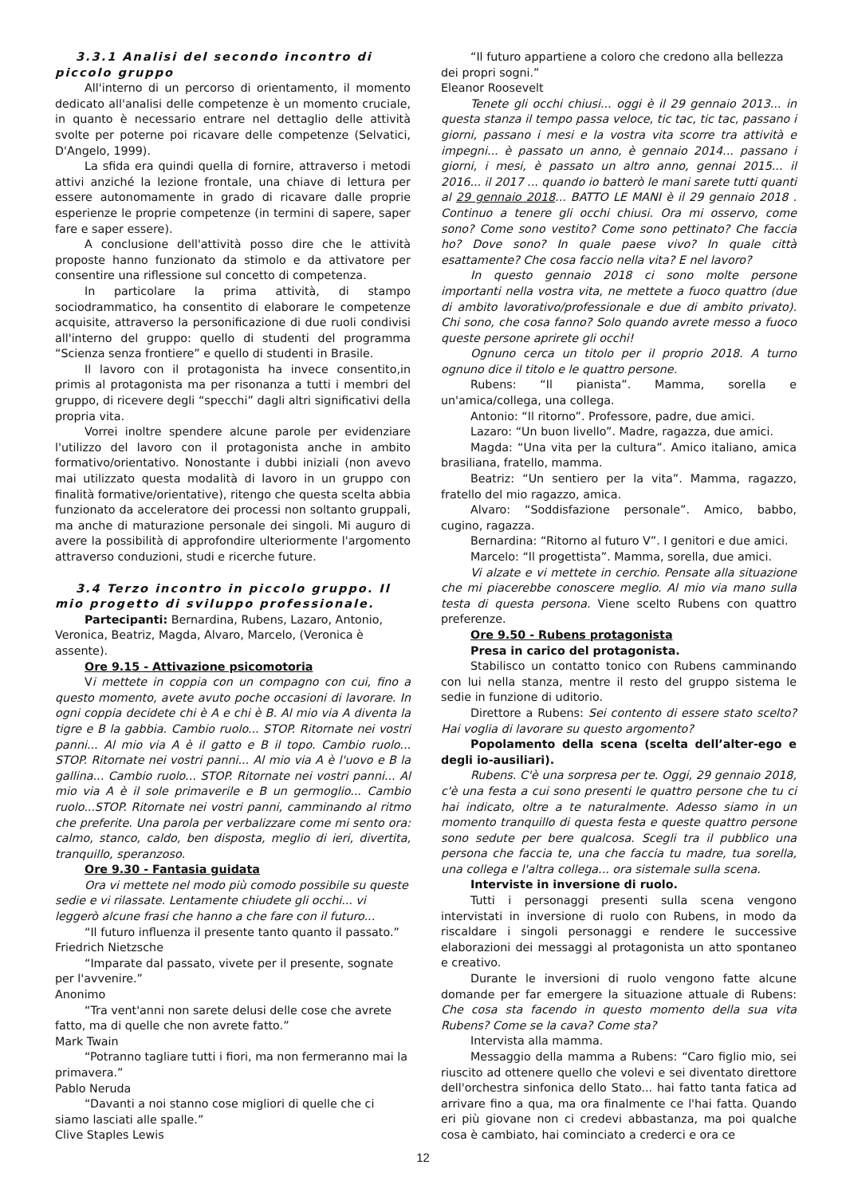3.3.1 Analisi del secondo incontro di piccolo gruppo
All'interno di un percorso di orientamento, il momento dedicato all'analisi delle competenze è un momento cruciale, in quanto è necessario entrare nel dettaglio delle attività svolte per poterne poi ricavare delle competenze (Selvatici, D'Angelo, 1999).
La sfida era quindi quella di fornire, attraverso i metodi attivi anziché la lezione frontale, una chiave di lettura per essere autonomamente in grado di ricavare dalle proprie esperienze le proprie competenze (in termini di sapere, saper fare e saper essere).
A conclusione dell'attività posso dire che le attività proposte hanno funzionato da stimolo e da attivatore per consentire una riflessione sul concetto di competenza.
In particolare la prima attività, di stampo sociodrammatico, ha consentito di elaborare le competenze acquisite, attraverso la personificazione di due ruoli condivisi all'interno del gruppo: quello di studenti del programma “Scienza senza frontiere” e quello di studenti in Brasile.
Il lavoro con il protagonista ha invece consentito,in primis al protagonista ma per risonanza a tutti i membri del gruppo, di ricevere degli “specchi” dagli altri significativi della propria vita.
Vorrei inoltre spendere alcune parole per evidenziare l'utilizzo del lavoro con il protagonista anche in ambito formativo/orientativo. Nonostante i dubbi iniziali (non avevo mai utilizzato questa modalità di lavoro in un gruppo con finalità formative/orientative), ritengo che questa scelta abbia funzionato da acceleratore dei processi non soltanto gruppali, ma anche di maturazione personale dei singoli. Mi auguro di avere la possibilità di approfondire ulteriormente l'argomento attraverso conduzioni, studi e ricerche future.
3.4 Terzo incontro in piccolo gruppo. Il mio progetto di sviluppo professionale.
Partecipanti: Bernardina, Rubens, Lazaro, Antonio, Veronica, Beatriz, Magda, Alvaro, Marcelo, (Veronica è assente).
Ore 9.15 - Attivazione psicomotoria
Vi mettete in coppia con un compagno con cui, fino a questo momento, avete avuto poche occasioni di lavorare. In ogni coppia decidete chi è A e chi è B. Al mio via A diventa la tigre e B la gabbia. Cambio ruolo... STOP. Ritornate nei vostri panni... Al mio via A è il gatto e B il topo. Cambio ruolo... STOP. Ritornate nei vostri panni... Al mio via A è l'uovo e B la gallina... Cambio ruolo... STOP. Ritornate nei vostri panni... Al mio via A è il sole primaverile e B un germoglio... Cambio ruolo...STOP. Ritornate nei vostri panni, camminando al ritmo che preferite. Una parola per verbalizzare come mi sento ora: calmo, stanco, caldo, ben disposta, meglio di ieri, divertita, tranquillo, speranzoso.
Ore 9.30 - Fantasia guidata
Ora vi mettete nel modo più comodo possibile su queste sedie e vi rilassate. Lentamente chiudete gli occhi... vi leggerò alcune frasi che hanno a che fare con il futuro...
“Il futuro influenza il presente tanto quanto il passato.”
Friedrich Nietzsche
“Imparate dal passato, vivete per il presente, sognate per l'avvenire.”
Anonimo
“Tra vent'anni non sarete delusi delle cose che avrete fatto, ma di quelle che non avrete fatto.”
Mark Twain
“Potranno tagliare tutti i fiori, ma non fermeranno mai la primavera.”
Pablo Neruda
“Davanti a noi stanno cose migliori di quelle che ci siamo lasciati alle spalle.”
Clive Staples Lewis
“Il futuro appartiene a coloro che credono alla bellezza dei propri sogni.”
Eleanor Roosevelt
Tenete gli occhi chiusi... oggi è il 29 gennaio 2013... in questa stanza il tempo passa veloce, tic tac, tic tac, passano i giorni, passano i mesi e la vostra vita scorre tra attività e impegni... è passato un anno, è gennaio 2014... passano i giorni, i mesi, è passato un altro anno, gennai 2015... il 2016... il 2017 ... quando io batterò le mani sarete tutti quanti al 29 gennaio 2018... BATTO LE MANI è il 29 gennaio 2018 . Continuo a tenere gli occhi chiusi. Ora mi osservo, come sono? Come sono vestito? Come sono pettinato? Che faccia ho? Dove sono? In quale paese vivo? In quale città esattamente? Che cosa faccio nella vita? E nel lavoro?
In questo gennaio 2018 ci sono molte persone importanti nella vostra vita, ne mettete a fuoco quattro (due di ambito lavorativo/professionale e due di ambito privato). Chi sono, che cosa fanno? Solo quando avrete messo a fuoco queste persone aprirete gli occhi!
Ognuno cerca un titolo per il proprio 2018. A turno ognuno dice il titolo e le quattro persone.
Rubens: “Il pianista”. Mamma, sorella e un'amica/collega, una collega.
Antonio: “Il ritorno”. Professore, padre, due amici.
Lazaro: “Un buon livello”. Madre, ragazza, due amici.
Magda: “Una vita per la cultura”. Amico italiano, amica brasiliana, fratello, mamma.
Beatriz: “Un sentiero per la vita”. Mamma, ragazzo, fratello del mio ragazzo, amica.
Alvaro: “Soddisfazione personale”. Amico, babbo, cugino, ragazza.
Bernardina: “Ritorno al futuro V”. I genitori e due amici.
Marcelo: “Il progettista”. Mamma, sorella, due amici.
Vi alzate e vi mettete in cerchio. Pensate alla situazione che mi piacerebbe conoscere meglio. Al mio via mano sulla testa di questa persona. Viene scelto Rubens con quattro preferenze.
Ore 9.50 - Rubens protagonista
Presa in carico del protagonista.
Stabilisco un contatto tonico con Rubens camminando con lui nella stanza, mentre il resto del gruppo sistema le sedie in funzione di uditorio.
Direttore a Rubens: Sei contento di essere stato scelto? Hai voglia di lavorare su questo argomento?
Popolamento della scena (scelta dell’alter-ego e degli io-ausiliari).
Rubens. C'è una sorpresa per te. Oggi, 29 gennaio 2018, c'è una festa a cui sono presenti le quattro persone che tu ci hai indicato, oltre a te naturalmente. Adesso siamo in un momento tranquillo di questa festa e queste quattro persone sono sedute per bere qualcosa. Scegli tra il pubblico una persona che faccia te, una che faccia tu madre, tua sorella, una collega e l'altra collega... ora sistemale sulla scena.
Interviste in inversione di ruolo.
Tutti i personaggi presenti sulla scena vengono intervistati in inversione di ruolo con Rubens, in modo da riscaldare i singoli personaggi e rendere le successive elaborazioni dei messaggi al protagonista un atto spontaneo e creativo.
Durante le inversioni di ruolo vengono fatte alcune domande per far emergere la situazione attuale di Rubens: Che cosa sta facendo in questo momento della sua vita Rubens? Come se la cava? Come sta?
Intervista alla mamma.
Messaggio della mamma a Rubens: “Caro figlio mio, sei riuscito ad ottenere quello che volevi e sei diventato direttore dell'orchestra sinfonica dello Stato... hai fatto tanta fatica ad arrivare fino a qua, ma ora finalmente ce l'hai fatta. Quando eri più giovane non ci credevi abbastanza, ma poi qualche cosa è cambiato, hai cominciato a crederci e ora ce
12